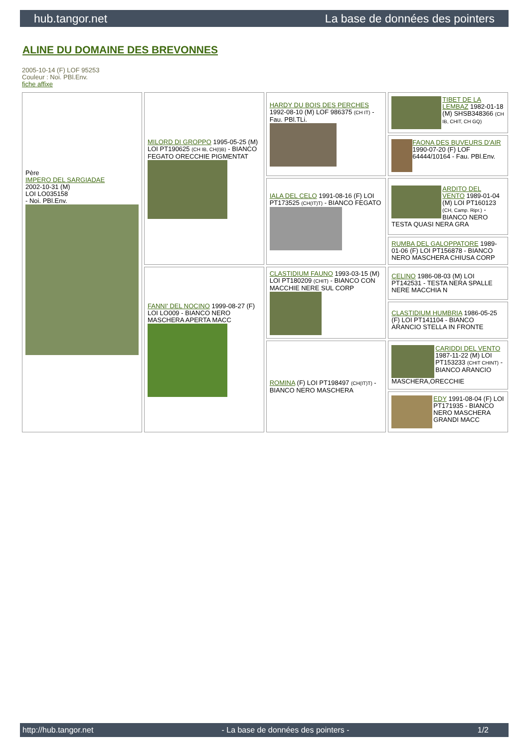hub.tangor.net La base de données des pointers
ALINE DU DOMAINE DES BREVONNES
2005-10-14 (F) LOF 95253
Couleur : Noi. PBl.Env.
fiche affixe
| Père IMPERO DEL SARGIADAE 2002-10-31 (M) LOI LO035158 - Noi. PBl.Env. | MILORD DI GROPPO 1995-05-25 (M) LOI PT190625 (CH IB, CH(I)B) - BIANCO FEGATO ORECCHIE PIGMENTAT | HARDY DU BOIS DES PERCHES 1992-08-10 (M) LOF 986375 (CH IT) - Fau. PBl.TLi. | TIBET DE LA LEMBAZ 1982-01-18 (M) SHSB348366 (CH IB, CHIT, CH GQ) |
| | | | FAONA DES BUVEURS D'AIR 1990-07-20 (F) LOF 64444/10164 - Fau. PBl.Env. |
| | | IALA DEL CELO 1991-08-16 (F) LOI PT173525 (CH(IT)T) - BIANCO FEGATO | ARDITO DEL VENTO 1989-01-04 (M) LOI PT160123 (CH, Camp. Ripr.) - BIANCO NERO TESTA QUASI NERA GRA |
| | | | RUMBA DEL GALOPPATORE 1989-01-06 (F) LOI PT156878 - BIANCO NERO MASCHERA CHIUSA CORP |
| | FANNI' DEL NOCINO 1999-08-27 (F) LOI LO009 - BIANCO NERO MASCHERA APERTA MACC | CLASTIDIUM FAUNO 1993-03-15 (M) LOI PT180209 (CHIT) - BIANCO CON MACCHIE NERE SUL CORP | CELINO 1986-08-03 (M) LOI PT142531 - TESTA NERA SPALLE NERE MACCHIA N |
| | | | CLASTIDIUM HUMBRIA 1986-05-25 (F) LOI PT141104 - BIANCO ARANCIO STELLA IN FRONTE |
| | | ROMINA (F) LOI PT198497 (CH(IT)T) - BIANCO NERO MASCHERA | CARIDDI DEL VENTO 1987-11-22 (M) LOI PT153233 (CHIT CHINT) - BIANCO ARANCIO MASCHERA,ORECCHIE |
| | | | EDY 1991-08-04 (F) LOI PT171935 - BIANCO NERO MASCHERA GRANDI MACC |
http://hub.tangor.net - La base de données des pointers - 1/2